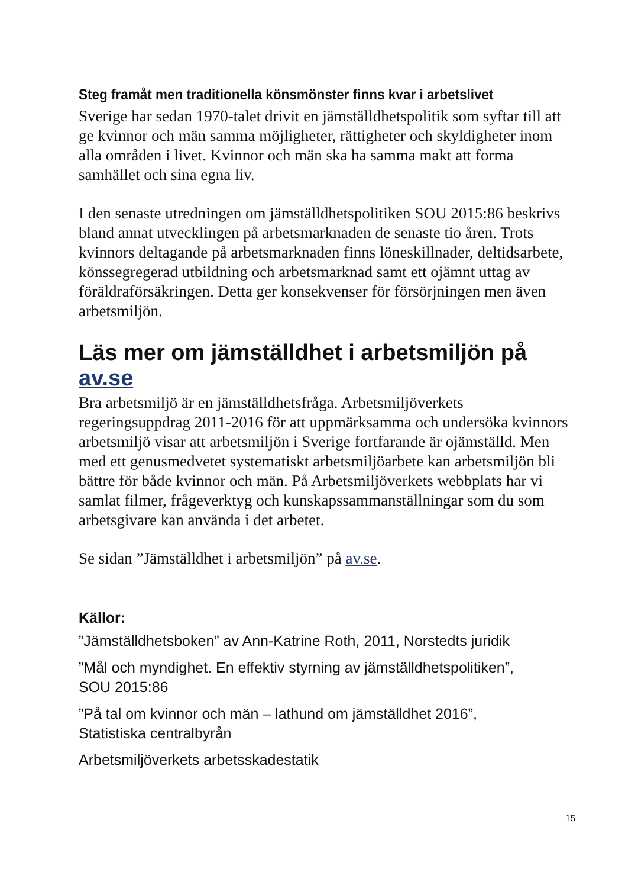Steg framåt men traditionella könsmönster finns kvar i arbetslivet
Sverige har sedan 1970-talet drivit en jämställdhetspolitik som syftar till att ge kvinnor och män samma möjligheter, rättigheter och skyldigheter inom alla områden i livet. Kvinnor och män ska ha samma makt att forma samhället och sina egna liv.
I den senaste utredningen om jämställdhetspolitiken SOU 2015:86 beskrivs bland annat utvecklingen på arbetsmarknaden de senaste tio åren. Trots kvinnors deltagande på arbetsmarknaden finns löneskillnader, deltidsarbete, könssegregerad utbildning och arbetsmarknad samt ett ojämnt uttag av föräldraförsäkringen. Detta ger konsekvenser för försörjningen men även arbetsmiljön.
Läs mer om jämställdhet i arbetsmiljön på av.se
Bra arbetsmiljö är en jämställdhetsfråga. Arbetsmiljöverkets regeringsuppdrag 2011-2016 för att uppmärksamma och undersöka kvinnors arbetsmiljö visar att arbetsmiljön i Sverige fortfarande är ojämställd. Men med ett genusmedvetet systematiskt arbetsmiljöarbete kan arbetsmiljön bli bättre för både kvinnor och män. På Arbetsmiljöverkets webbplats har vi samlat filmer, frågeverktyg och kunskapssammanställningar som du som arbetsgivare kan använda i det arbetet.
Se sidan ”Jämställdhet i arbetsmiljön” på av.se.
Källor:
”Jämställdhetsboken” av Ann-Katrine Roth, 2011, Norstedts juridik
”Mål och myndighet. En effektiv styrning av jämställdhetspolitiken”,
SOU 2015:86
”På tal om kvinnor och män – lathund om jämställdhet 2016”,
Statistiska centralbyrån
Arbetsmiljöverkets arbetsskadestatik
15